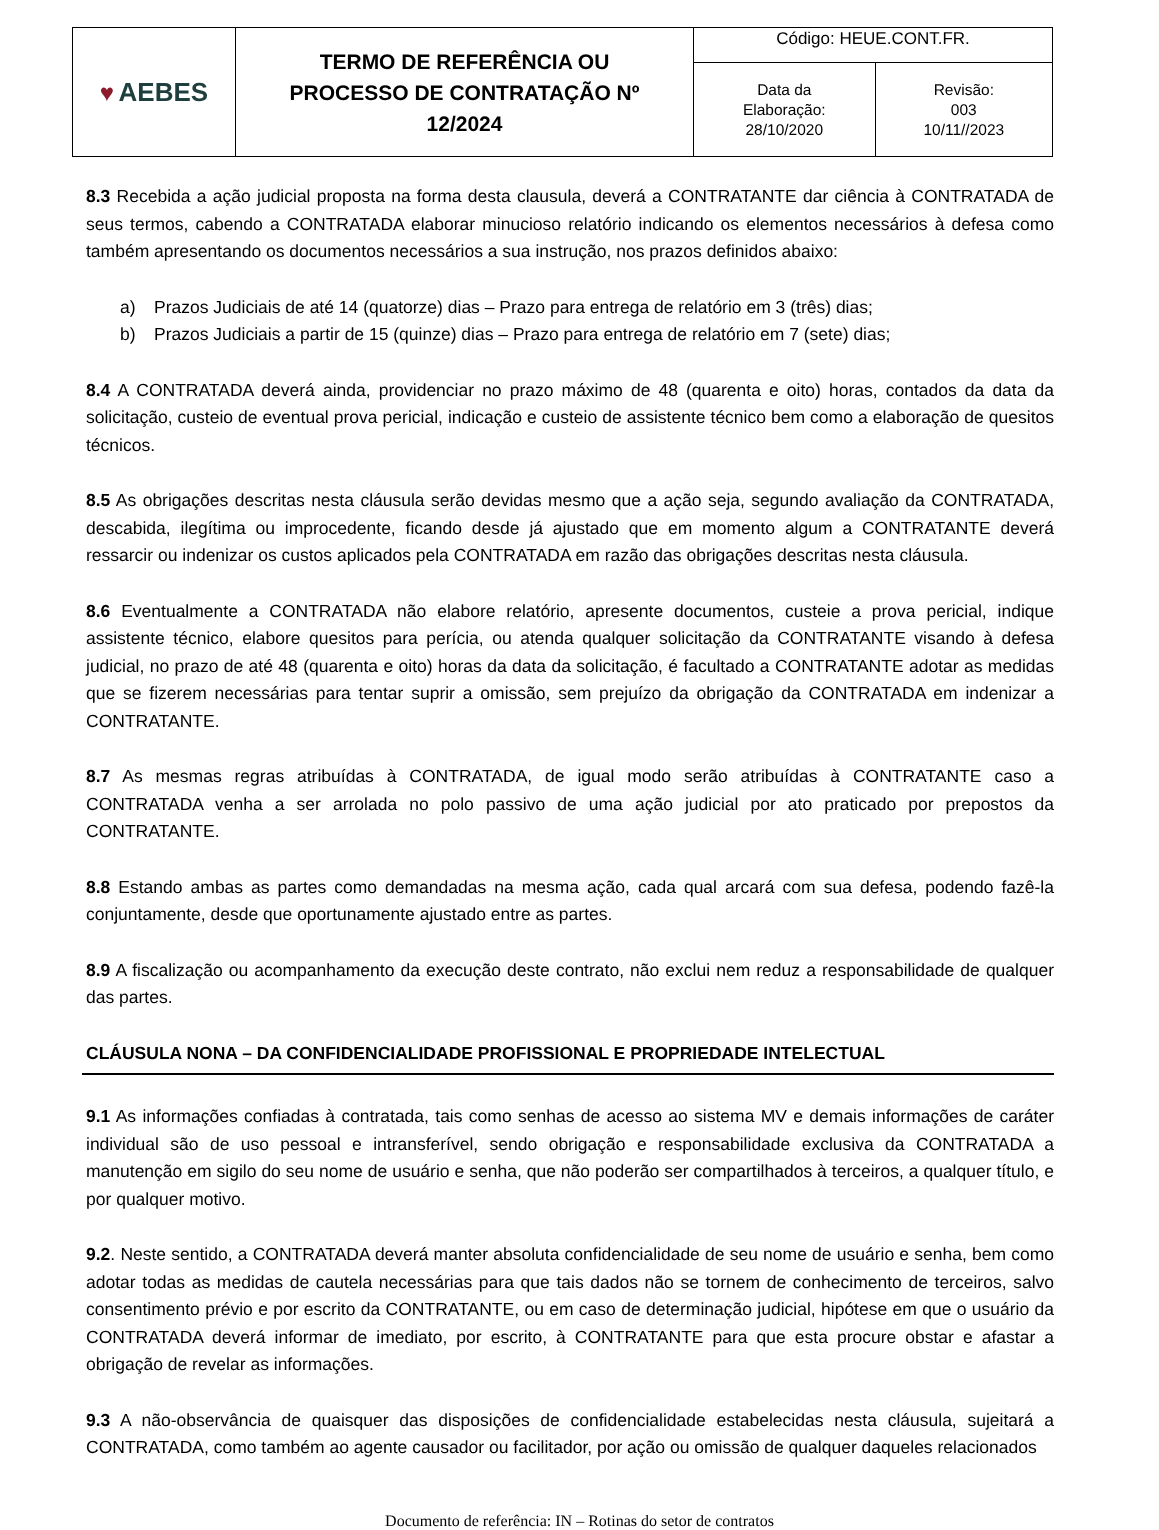| ♥ AEBES | TERMO DE REFERÊNCIA OU PROCESSO DE CONTRATAÇÃO Nº 12/2024 | Código: HEUE.CONT.FR. | |
| | | Data da Elaboração: 28/10/2020 | Revisão: 003 10/11//2023 |
8.3 Recebida a ação judicial proposta na forma desta clausula, deverá a CONTRATANTE dar ciência à CONTRATADA de seus termos, cabendo a CONTRATADA elaborar minucioso relatório indicando os elementos necessários à defesa como também apresentando os documentos necessários a sua instrução, nos prazos definidos abaixo:
a) Prazos Judiciais de até 14 (quatorze) dias – Prazo para entrega de relatório em 3 (três) dias;
b) Prazos Judiciais a partir de 15 (quinze) dias – Prazo para entrega de relatório em 7 (sete) dias;
8.4 A CONTRATADA deverá ainda, providenciar no prazo máximo de 48 (quarenta e oito) horas, contados da data da solicitação, custeio de eventual prova pericial, indicação e custeio de assistente técnico bem como a elaboração de quesitos técnicos.
8.5 As obrigações descritas nesta cláusula serão devidas mesmo que a ação seja, segundo avaliação da CONTRATADA, descabida, ilegítima ou improcedente, ficando desde já ajustado que em momento algum a CONTRATANTE deverá ressarcir ou indenizar os custos aplicados pela CONTRATADA em razão das obrigações descritas nesta cláusula.
8.6 Eventualmente a CONTRATADA não elabore relatório, apresente documentos, custeie a prova pericial, indique assistente técnico, elabore quesitos para perícia, ou atenda qualquer solicitação da CONTRATANTE visando à defesa judicial, no prazo de até 48 (quarenta e oito) horas da data da solicitação, é facultado a CONTRATANTE adotar as medidas que se fizerem necessárias para tentar suprir a omissão, sem prejuízo da obrigação da CONTRATADA em indenizar a CONTRATANTE.
8.7 As mesmas regras atribuídas à CONTRATADA, de igual modo serão atribuídas à CONTRATANTE caso a CONTRATADA venha a ser arrolada no polo passivo de uma ação judicial por ato praticado por prepostos da CONTRATANTE.
8.8 Estando ambas as partes como demandadas na mesma ação, cada qual arcará com sua defesa, podendo fazê-la conjuntamente, desde que oportunamente ajustado entre as partes.
8.9 A fiscalização ou acompanhamento da execução deste contrato, não exclui nem reduz a responsabilidade de qualquer das partes.
CLÁUSULA NONA – DA CONFIDENCIALIDADE PROFISSIONAL E PROPRIEDADE INTELECTUAL
9.1 As informações confiadas à contratada, tais como senhas de acesso ao sistema MV e demais informações de caráter individual são de uso pessoal e intransferível, sendo obrigação e responsabilidade exclusiva da CONTRATADA a manutenção em sigilo do seu nome de usuário e senha, que não poderão ser compartilhados à terceiros, a qualquer título, e por qualquer motivo.
9.2. Neste sentido, a CONTRATADA deverá manter absoluta confidencialidade de seu nome de usuário e senha, bem como adotar todas as medidas de cautela necessárias para que tais dados não se tornem de conhecimento de terceiros, salvo consentimento prévio e por escrito da CONTRATANTE, ou em caso de determinação judicial, hipótese em que o usuário da CONTRATADA deverá informar de imediato, por escrito, à CONTRATANTE para que esta procure obstar e afastar a obrigação de revelar as informações.
9.3 A não-observância de quaisquer das disposições de confidencialidade estabelecidas nesta cláusula, sujeitará a CONTRATADA, como também ao agente causador ou facilitador, por ação ou omissão de qualquer daqueles relacionados
Documento de referência: IN – Rotinas do setor de contratos